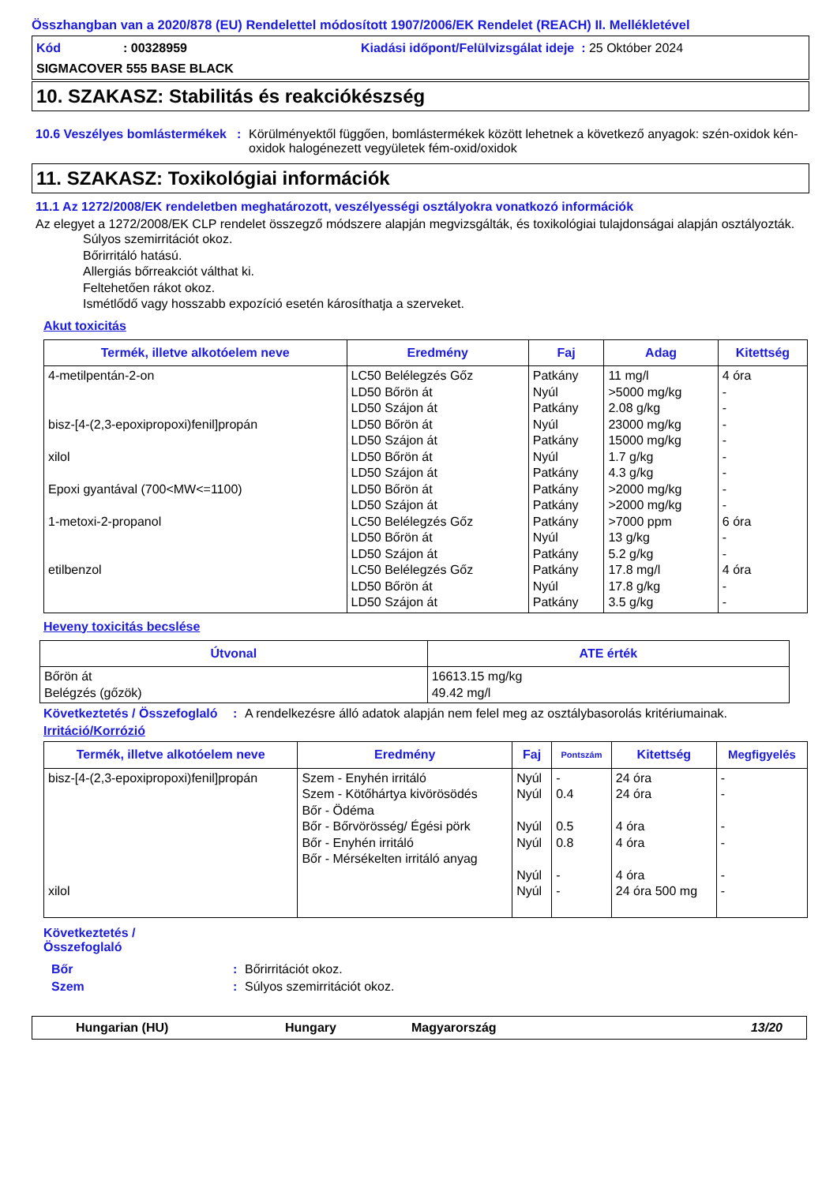Összhangban van a 2020/878 (EU) Rendelettel módosított 1907/2006/EK Rendelet (REACH) II. Mellékletével
Kód: 00328959 Kiadási időpont/Felülvizsgálat ideje : 25 Október 2024
SIGMACOVER 555 BASE BLACK
10. SZAKASZ: Stabilitás és reakciókészség
10.6 Veszélyes bomlástermékek
: Körülményektől függően, bomlástermékek között lehetnek a következő anyagok: szén-oxidok kén-oxidok halogénezett vegyületek fém-oxid/oxidok
11. SZAKASZ: Toxikológiai információk
11.1 Az 1272/2008/EK rendeletben meghatározott, veszélyességi osztályokra vonatkozó információk
Az elegyet a 1272/2008/EK CLP rendelet összegző módszere alapján megvizsgálták, és toxikológiai tulajdonságai alapján osztályozták.
Súlyos szemirritációt okoz.
Bőrirritáló hatású.
Allergiás bőrreakciót válthat ki.
Feltehetően rákot okoz.
Ismétlődő vagy hosszabb expozíció esetén károsíthatja a szerveket.
Akut toxicitás
| Termék, illetve alkotóelem neve | Eredmény | Faj | Adag | Kitettség |
| --- | --- | --- | --- | --- |
| 4-metilpentán-2-on bisz-[4-(2,3-epoxipropoxi)fenil]propán xilol Epoxi gyantával (700<MW<=1100) 1-metoxi-2-propanol etilbenzol | LC50 Belélegzés Gőz LD50 Bőrön át LD50 Szájon át LD50 Bőrön át LD50 Szájon át LD50 Bőrön át LD50 Szájon át LD50 Bőrön át LD50 Szájon át LC50 Belélegzés Gőz LD50 Bőrön át LD50 Szájon át LC50 Belélegzés Gőz LD50 Bőrön át LD50 Szájon át | Patkány Nyúl Patkány Nyúl Patkány Nyúl Patkány Patkány Patkány Patkány Nyúl Patkány Patkány Nyúl Patkány | 11 mg/l >5000 mg/kg 2.08 g/kg 23000 mg/kg 15000 mg/kg 1.7 g/kg 4.3 g/kg >2000 mg/kg >2000 mg/kg >7000 ppm 13 g/kg 5.2 g/kg 17.8 mg/l 17.8 g/kg 3.5 g/kg | 4 óra - - - - - - - - 6 óra - - 4 óra - - |
Heveny toxicitás becslése
| Útvonal | ATE érték |
| --- | --- |
| Bőrön át Belégzés (gőzök) | 16613.15 mg/kg 49.42 mg/l |
Következtetés / Összefoglaló
: A rendelkezésre álló adatok alapján nem felel meg az osztálybasorolás kritériumainak.
Irritáció/Korrózió
| Termék, illetve alkotóelem neve | Eredmény | Faj | Pontszám | Kitettség | Megfigyelés |
| --- | --- | --- | --- | --- | --- |
| bisz-[4-(2,3-epoxipropoxi)fenil]propán xilol | Szem - Enyhén irritáló Szem - Kötőhártya kivörösödés Bőr - Ödéma Bőr - Bőrvörösség/ Égési pörk Bőr - Enyhén irritáló Bőr - Mérsékelten irritáló anyag | Nyúl Nyúl Nyúl Nyúl Nyúl Nyúl | - 0.4 0.5 0.8 - - | 24 óra 24 óra 4 óra 4 óra 4 óra 24 óra 500 mg | - - - - - - |
Következtetés / Összefoglaló
Bőr : Bőrirritációt okoz.
Szem : Súlyos szemirritációt okoz.
Hungarian (HU) Hungary Magyarország 13/20